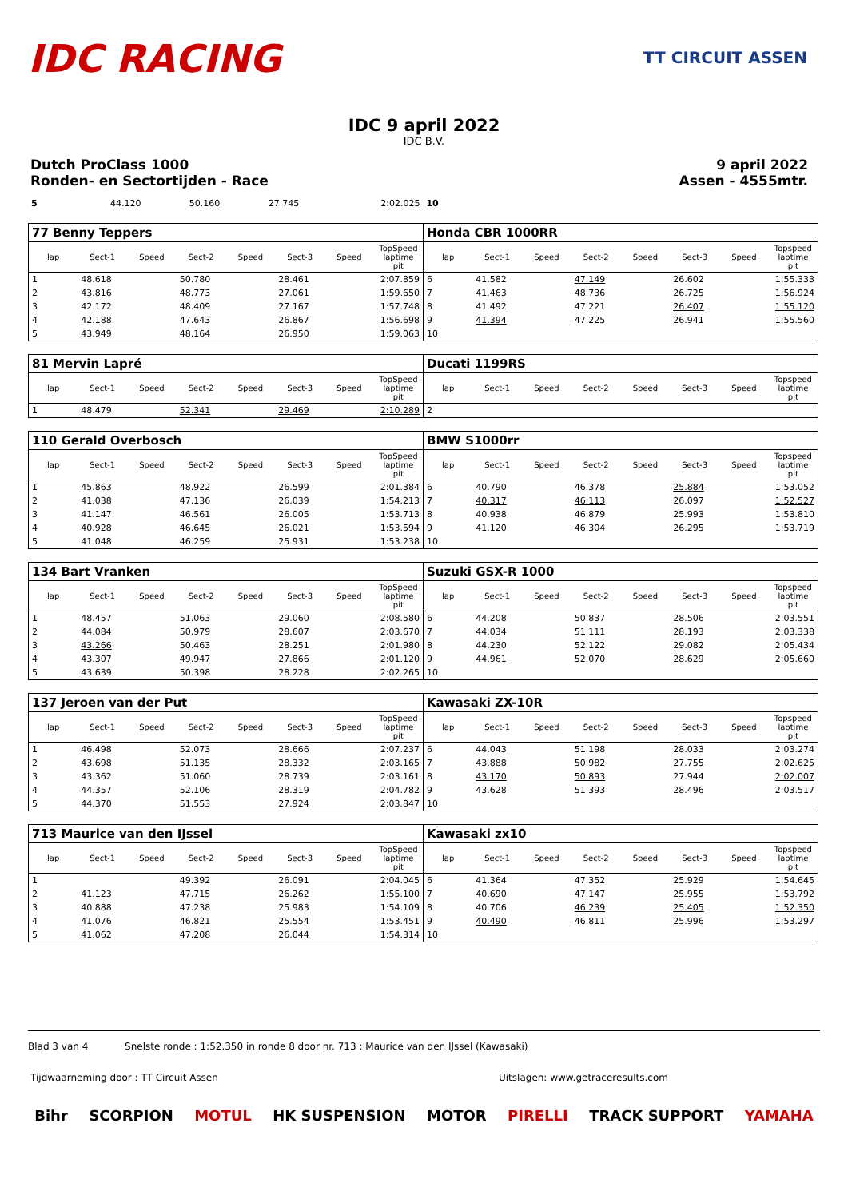IDC RACING TT CIRCUIT ASSEN
IDC 9 april 2022
IDC B.V.
Dutch ProClass 1000 9 april 2022
Ronden- en Sectortijden - Race Assen - 4555mtr.
| 5 | 44.120 | 50.160 | 27.745 | 2:02.025 | 10 | | | | |
| 77 Benny Teppers | | | | | | | | Honda CBR 1000RR | | | | | | | |
| lap | Sect-1 | Speed | Sect-2 | Speed | Sect-3 | Speed | TopSpeed laptime pit | lap | Sect-1 | Speed | Sect-2 | Speed | Sect-3 | Speed | Topspeed laptime pit |
| 1 | 48.618 | | 50.780 | | 28.461 | | 2:07.859 | 6 | 41.582 | | 47.149 | | 26.602 | | 1:55.333 |
| 2 | 43.816 | | 48.773 | | 27.061 | | 1:59.650 | 7 | 41.463 | | 48.736 | | 26.725 | | 1:56.924 |
| 3 | 42.172 | | 48.409 | | 27.167 | | 1:57.748 | 8 | 41.492 | | 47.221 | | 26.407 | | 1:55.120 |
| 4 | 42.188 | | 47.643 | | 26.867 | | 1:56.698 | 9 | 41.394 | | 47.225 | | 26.941 | | 1:55.560 |
| 5 | 43.949 | | 48.164 | | 26.950 | | 1:59.063 | 10 | | | | | | | |
| 81 Mervin Lapré | | | | | | | | Ducati 1199RS | | | | | | | |
| lap | Sect-1 | Speed | Sect-2 | Speed | Sect-3 | Speed | TopSpeed laptime pit | lap | Sect-1 | Speed | Sect-2 | Speed | Sect-3 | Speed | Topspeed laptime pit |
| 1 | 48.479 | | 52.341 | | 29.469 | | 2:10.289 | 2 | | | | | | | |
| 110 Gerald Overbosch | | | | | | | | BMW S1000rr | | | | | | | |
| lap | Sect-1 | Speed | Sect-2 | Speed | Sect-3 | Speed | TopSpeed laptime pit | lap | Sect-1 | Speed | Sect-2 | Speed | Sect-3 | Speed | Topspeed laptime pit |
| 1 | 45.863 | | 48.922 | | 26.599 | | 2:01.384 | 6 | 40.790 | | 46.378 | | 25.884 | | 1:53.052 |
| 2 | 41.038 | | 47.136 | | 26.039 | | 1:54.213 | 7 | 40.317 | | 46.113 | | 26.097 | | 1:52.527 |
| 3 | 41.147 | | 46.561 | | 26.005 | | 1:53.713 | 8 | 40.938 | | 46.879 | | 25.993 | | 1:53.810 |
| 4 | 40.928 | | 46.645 | | 26.021 | | 1:53.594 | 9 | 41.120 | | 46.304 | | 26.295 | | 1:53.719 |
| 5 | 41.048 | | 46.259 | | 25.931 | | 1:53.238 | 10 | | | | | | | |
| 134 Bart Vranken | | | | | | | | Suzuki GSX-R 1000 | | | | | | | |
| lap | Sect-1 | Speed | Sect-2 | Speed | Sect-3 | Speed | TopSpeed laptime pit | lap | Sect-1 | Speed | Sect-2 | Speed | Sect-3 | Speed | Topspeed laptime pit |
| 1 | 48.457 | | 51.063 | | 29.060 | | 2:08.580 | 6 | 44.208 | | 50.837 | | 28.506 | | 2:03.551 |
| 2 | 44.084 | | 50.979 | | 28.607 | | 2:03.670 | 7 | 44.034 | | 51.111 | | 28.193 | | 2:03.338 |
| 3 | 43.266 | | 50.463 | | 28.251 | | 2:01.980 | 8 | 44.230 | | 52.122 | | 29.082 | | 2:05.434 |
| 4 | 43.307 | | 49.947 | | 27.866 | | 2:01.120 | 9 | 44.961 | | 52.070 | | 28.629 | | 2:05.660 |
| 5 | 43.639 | | 50.398 | | 28.228 | | 2:02.265 | 10 | | | | | | | |
| 137 Jeroen van der Put | | | | | | | | Kawasaki ZX-10R | | | | | | | |
| lap | Sect-1 | Speed | Sect-2 | Speed | Sect-3 | Speed | TopSpeed laptime pit | lap | Sect-1 | Speed | Sect-2 | Speed | Sect-3 | Speed | Topspeed laptime pit |
| 1 | 46.498 | | 52.073 | | 28.666 | | 2:07.237 | 6 | 44.043 | | 51.198 | | 28.033 | | 2:03.274 |
| 2 | 43.698 | | 51.135 | | 28.332 | | 2:03.165 | 7 | 43.888 | | 50.982 | | 27.755 | | 2:02.625 |
| 3 | 43.362 | | 51.060 | | 28.739 | | 2:03.161 | 8 | 43.170 | | 50.893 | | 27.944 | | 2:02.007 |
| 4 | 44.357 | | 52.106 | | 28.319 | | 2:04.782 | 9 | 43.628 | | 51.393 | | 28.496 | | 2:03.517 |
| 5 | 44.370 | | 51.553 | | 27.924 | | 2:03.847 | 10 | | | | | | | |
| 713 Maurice van den IJssel | | | | | | | | Kawasaki zx10 | | | | | | | |
| lap | Sect-1 | Speed | Sect-2 | Speed | Sect-3 | Speed | TopSpeed laptime pit | lap | Sect-1 | Speed | Sect-2 | Speed | Sect-3 | Speed | Topspeed laptime pit |
| 1 | | | 49.392 | | 26.091 | | 2:04.045 | 6 | 41.364 | | 47.352 | | 25.929 | | 1:54.645 |
| 2 | 41.123 | | 47.715 | | 26.262 | | 1:55.100 | 7 | 40.690 | | 47.147 | | 25.955 | | 1:53.792 |
| 3 | 40.888 | | 47.238 | | 25.983 | | 1:54.109 | 8 | 40.706 | | 46.239 | | 25.405 | | 1:52.350 |
| 4 | 41.076 | | 46.821 | | 25.554 | | 1:53.451 | 9 | 40.490 | | 46.811 | | 25.996 | | 1:53.297 |
| 5 | 41.062 | | 47.208 | | 26.044 | | 1:54.314 | 10 | | | | | | | |
Blad 3 van 4 Snelste ronde : 1:52.350 in ronde 8 door nr. 713 : Maurice van den IJssel (Kawasaki)
Tijdwaarneming door : TT Circuit Assen Uitslagen: www.getraceresults.com
Bihr SCORPION MOTUL HK SUSPENSION MOTOR PIRELLI TRACK SUPPORT YAMAHA